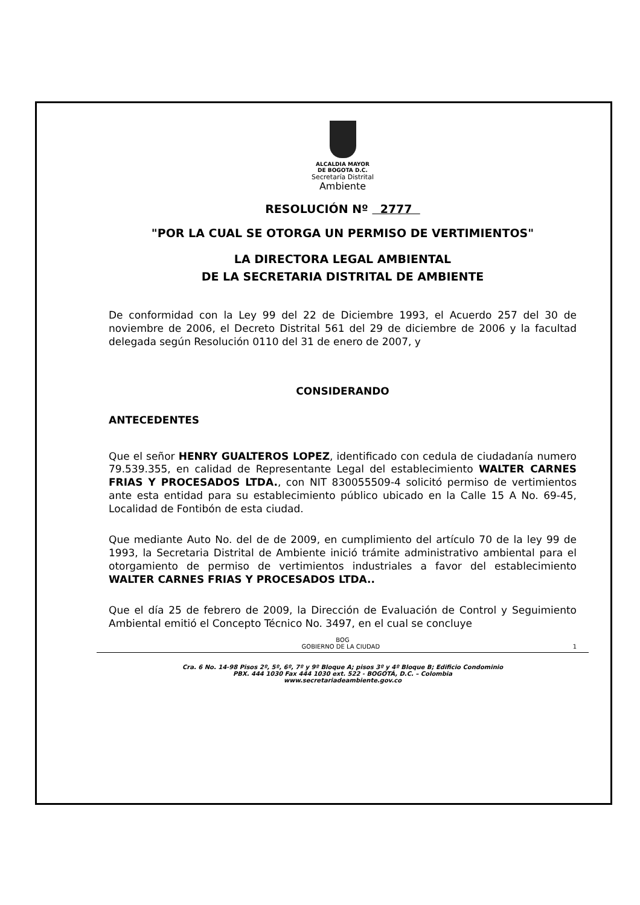ALCALDIA MAYOR
DE BOGOTA D.C.
Secretaría Distrital
Ambiente
RESOLUCIÓN Nº 2777
"POR LA CUAL SE OTORGA UN PERMISO DE VERTIMIENTOS"
LA DIRECTORA LEGAL AMBIENTAL
DE LA SECRETARIA DISTRITAL DE AMBIENTE
De conformidad con la Ley 99 del 22 de Diciembre 1993, el Acuerdo 257 del 30 de noviembre de 2006, el Decreto Distrital 561 del 29 de diciembre de 2006 y la facultad delegada según Resolución 0110 del 31 de enero de 2007, y
CONSIDERANDO
ANTECEDENTES
Que el señor HENRY GUALTEROS LOPEZ, identificado con cedula de ciudadanía numero 79.539.355, en calidad de Representante Legal del establecimiento WALTER CARNES FRIAS Y PROCESADOS LTDA., con NIT 830055509-4 solicitó permiso de vertimientos ante esta entidad para su establecimiento público ubicado en la Calle 15 A No. 69-45, Localidad de Fontibón de esta ciudad.
Que mediante Auto No. del de de 2009, en cumplimiento del artículo 70 de la ley 99 de 1993, la Secretaria Distrital de Ambiente inició trámite administrativo ambiental para el otorgamiento de permiso de vertimientos industriales a favor del establecimiento WALTER CARNES FRIAS Y PROCESADOS LTDA..
Que el día 25 de febrero de 2009, la Dirección de Evaluación de Control y Seguimiento Ambiental emitió el Concepto Técnico No. 3497, en el cual se concluye
BOG
GOBIERNO DE LA CIUDAD 1
Cra. 6 No. 14-98 Pisos 2º, 5º, 6º, 7º y 9º Bloque A; pisos 3º y 4º Bloque B; Edificio Condominio
PBX. 444 1030 Fax 444 1030 ext. 522 - BOGOTÁ, D.C. – Colombia
www.secretariadeambiente.gov.co